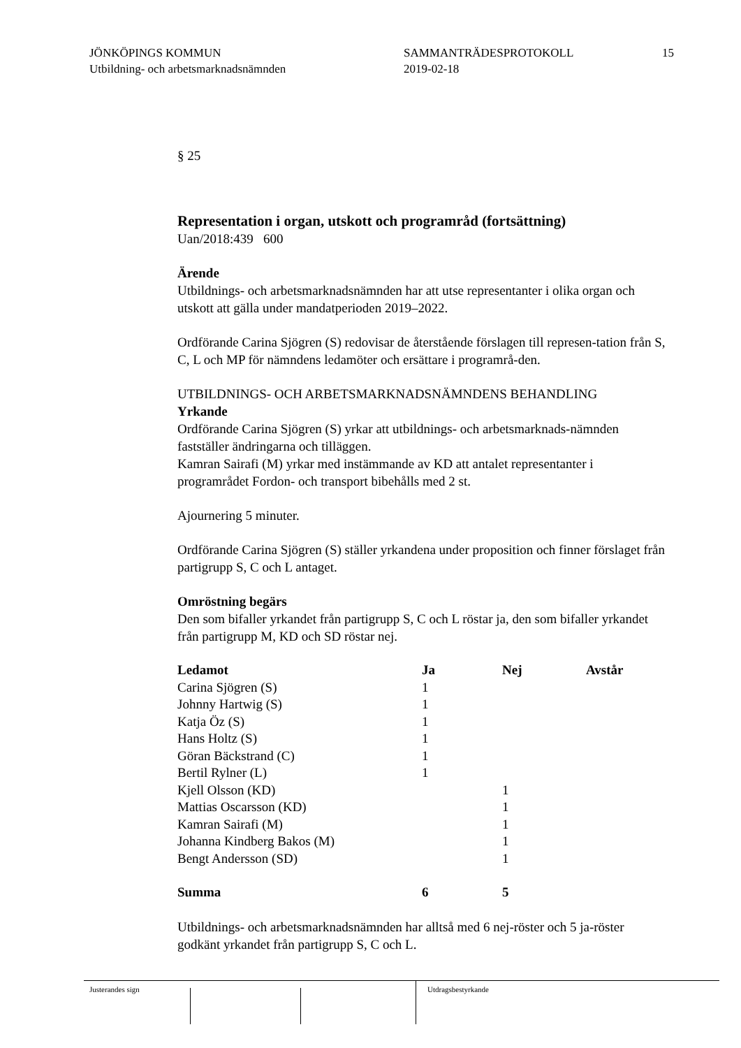JÖNKÖPINGS KOMMUN
Utbildning- och arbetsmarknadsnämnden
SAMMANTRÄDESPROTOKOLL
2019-02-18
15
§ 25
Representation i organ, utskott och programråd (fortsättning)
Uan/2018:439 600
Ärende
Utbildnings- och arbetsmarknadsnämnden har att utse representanter i olika organ och utskott att gälla under mandatperioden 2019–2022.
Ordförande Carina Sjögren (S) redovisar de återstående förslagen till represen-tation från S, C, L och MP för nämndens ledamöter och ersättare i programrå-den.
UTBILDNINGS- OCH ARBETSMARKNADSNÄMNDENS BEHANDLING
Yrkande
Ordförande Carina Sjögren (S) yrkar att utbildnings- och arbetsmarknads-nämnden fastställer ändringarna och tilläggen.
Kamran Sairafi (M) yrkar med instämmande av KD att antalet representanter i programrådet Fordon- och transport bibehålls med 2 st.
Ajournering 5 minuter.
Ordförande Carina Sjögren (S) ställer yrkandena under proposition och finner förslaget från partigrupp S, C och L antaget.
Omröstning begärs
Den som bifaller yrkandet från partigrupp S, C och L röstar ja, den som bifaller yrkandet från partigrupp M, KD och SD röstar nej.
| Ledamot | Ja | Nej | Avstår |
| --- | --- | --- | --- |
| Carina Sjögren (S) | 1 | | |
| Johnny Hartwig (S) | 1 | | |
| Katja Öz (S) | 1 | | |
| Hans Holtz (S) | 1 | | |
| Göran Bäckstrand (C) | 1 | | |
| Bertil Rylner (L) | 1 | | |
| Kjell Olsson (KD) | | 1 | |
| Mattias Oscarsson (KD) | | 1 | |
| Kamran Sairafi (M) | | 1 | |
| Johanna Kindberg Bakos (M) | | 1 | |
| Bengt Andersson (SD) | | 1 | |
| Summa | 6 | 5 | |
Utbildnings- och arbetsmarknadsnämnden har alltså med 6 nej-röster och 5 ja-röster godkänt yrkandet från partigrupp S, C och L.
Justerandes sign Utdragsbestyrkande